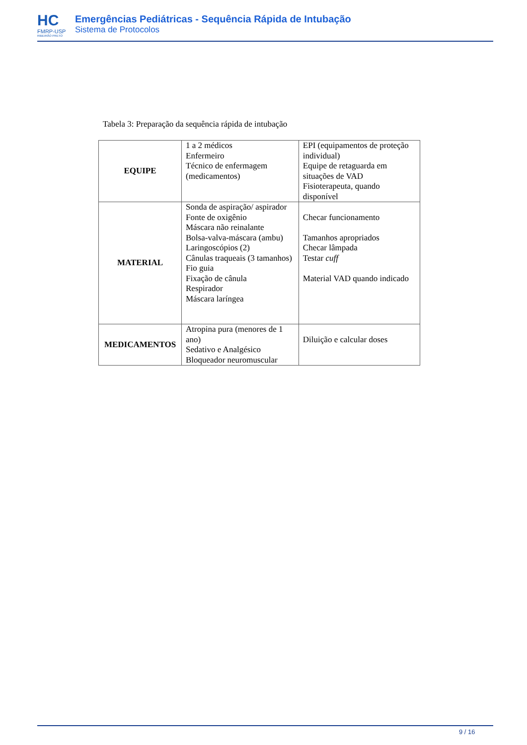HC
FMRP-USP
RIBEIRÃO PRETO
Emergências Pediátricas - Sequência Rápida de Intubação
Sistema de Protocolos
Tabela 3: Preparação da sequência rápida de intubação
| EQUIPE | 1 a 2 médicos Enfermeiro Técnico de enfermagem (medicamentos) | EPI (equipamentos de proteção individual) Equipe de retaguarda em situações de VAD Fisioterapeuta, quando disponível |
| MATERIAL | Sonda de aspiração/ aspirador Fonte de oxigênio Máscara não reinalante Bolsa-valva-máscara (ambu) Laringoscópios (2) Cânulas traqueais (3 tamanhos) Fio guia Fixação de cânula Respirador Máscara laríngea | Checar funcionamento Tamanhos apropriados Checar lâmpada Testar cuff Material VAD quando indicado |
| MEDICAMENTOS | Atropina pura (menores de 1 ano) Sedativo e Analgésico Bloqueador neuromuscular | Diluição e calcular doses |
9 / 16